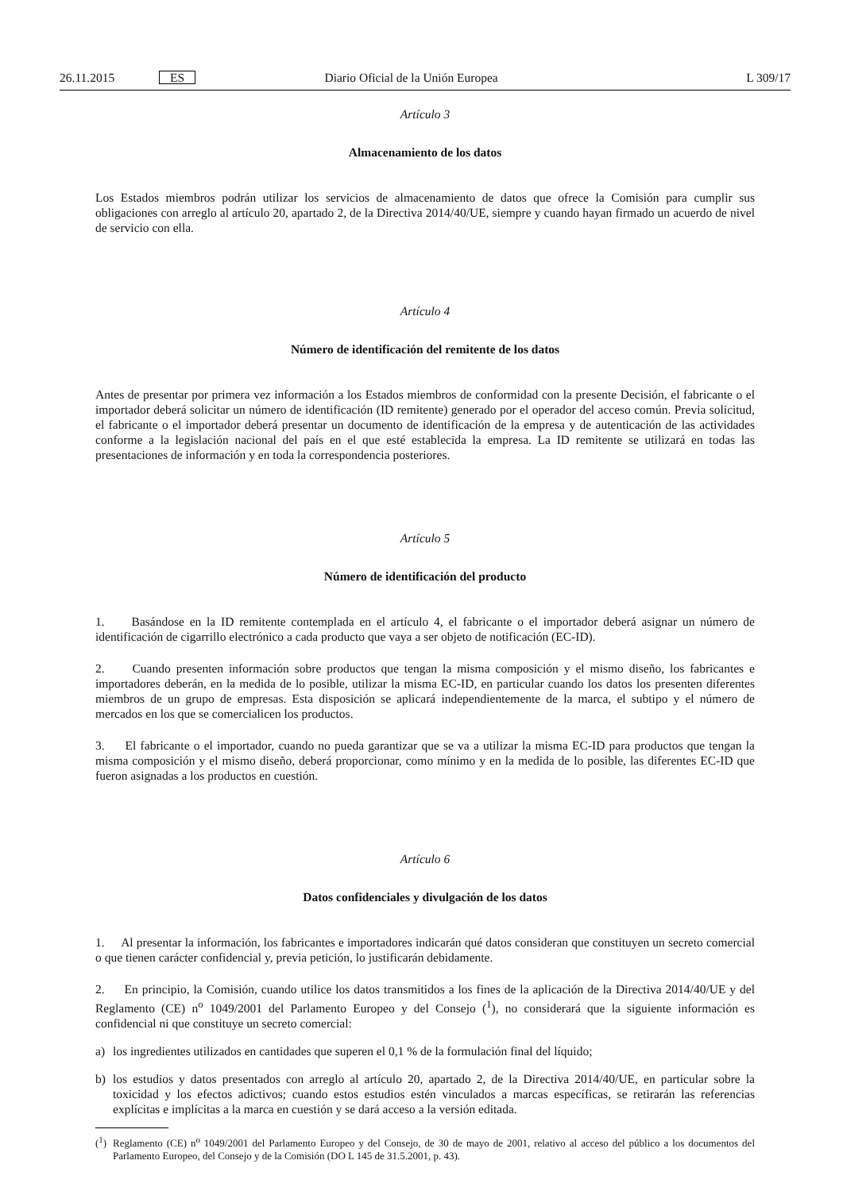26.11.2015 ES Diario Oficial de la Unión Europea L 309/17
Artículo 3
Almacenamiento de los datos
Los Estados miembros podrán utilizar los servicios de almacenamiento de datos que ofrece la Comisión para cumplir sus obligaciones con arreglo al artículo 20, apartado 2, de la Directiva 2014/40/UE, siempre y cuando hayan firmado un acuerdo de nivel de servicio con ella.
Artículo 4
Número de identificación del remitente de los datos
Antes de presentar por primera vez información a los Estados miembros de conformidad con la presente Decisión, el fabricante o el importador deberá solicitar un número de identificación (ID remitente) generado por el operador del acceso común. Previa solicitud, el fabricante o el importador deberá presentar un documento de identificación de la empresa y de autenticación de las actividades conforme a la legislación nacional del país en el que esté establecida la empresa. La ID remitente se utilizará en todas las presentaciones de información y en toda la correspondencia posteriores.
Artículo 5
Número de identificación del producto
1. Basándose en la ID remitente contemplada en el artículo 4, el fabricante o el importador deberá asignar un número de identificación de cigarrillo electrónico a cada producto que vaya a ser objeto de notificación (EC-ID).
2. Cuando presenten información sobre productos que tengan la misma composición y el mismo diseño, los fabricantes e importadores deberán, en la medida de lo posible, utilizar la misma EC-ID, en particular cuando los datos los presenten diferentes miembros de un grupo de empresas. Esta disposición se aplicará independientemente de la marca, el subtipo y el número de mercados en los que se comercialicen los productos.
3. El fabricante o el importador, cuando no pueda garantizar que se va a utilizar la misma EC-ID para productos que tengan la misma composición y el mismo diseño, deberá proporcionar, como mínimo y en la medida de lo posible, las diferentes EC-ID que fueron asignadas a los productos en cuestión.
Artículo 6
Datos confidenciales y divulgación de los datos
1. Al presentar la información, los fabricantes e importadores indicarán qué datos consideran que constituyen un secreto comercial o que tienen carácter confidencial y, previa petición, lo justificarán debidamente.
2. En principio, la Comisión, cuando utilice los datos transmitidos a los fines de la aplicación de la Directiva 2014/40/UE y del Reglamento (CE) n<sup>o</sup> 1049/2001 del Parlamento Europeo y del Consejo (<sup>1</sup>), no considerará que la siguiente información es confidencial ni que constituye un secreto comercial:
a) los ingredientes utilizados en cantidades que superen el 0,1 % de la formulación final del líquido;
b) los estudios y datos presentados con arreglo al artículo 20, apartado 2, de la Directiva 2014/40/UE, en particular sobre la toxicidad y los efectos adictivos; cuando estos estudios estén vinculados a marcas específicas, se retirarán las referencias explícitas e implícitas a la marca en cuestión y se dará acceso a la versión editada.
(<sup>1</sup>)
Reglamento (CE) n<sup>o</sup> 1049/2001 del Parlamento Europeo y del Consejo, de 30 de mayo de 2001, relativo al acceso del público a los documentos del Parlamento Europeo, del Consejo y de la Comisión (DO L 145 de 31.5.2001, p. 43).